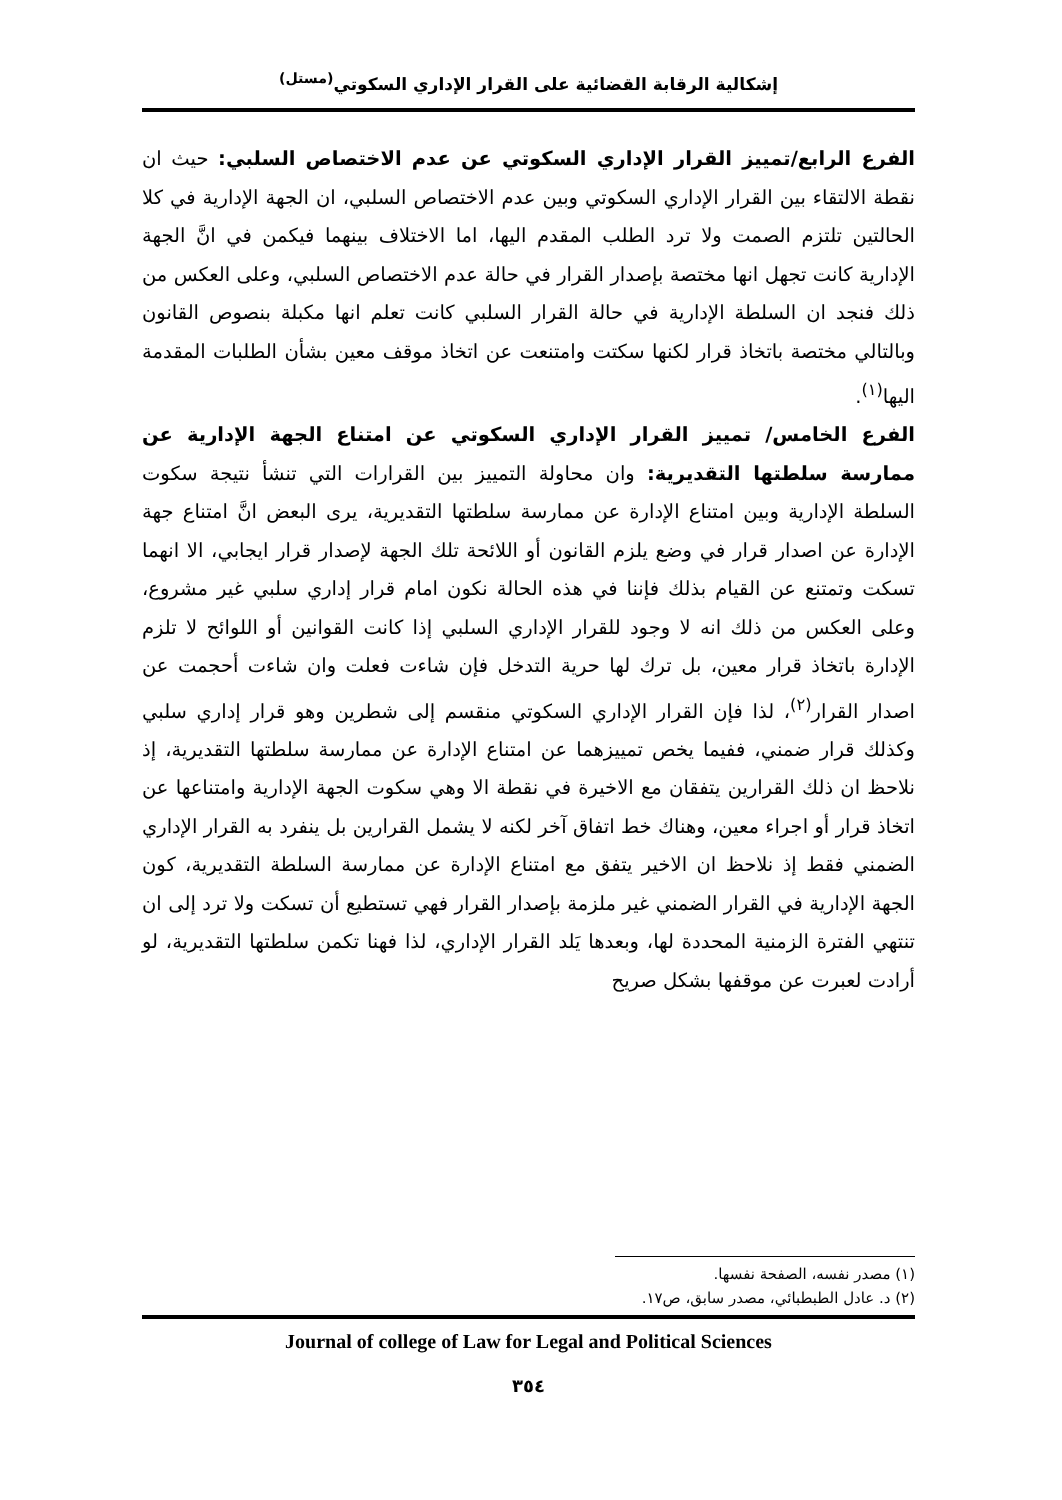إشكالية الرقابة القضائية على القرار الإداري السكوتي<sup>(مستل)</sup>
الفرع الرابع/تمييز القرار الإداري السكوتي عن عدم الاختصاص السلبي: حيث ان نقطة الالتقاء بين القرار الإداري السكوتي وبين عدم الاختصاص السلبي، ان الجهة الإدارية في كلا الحالتين تلتزم الصمت ولا ترد الطلب المقدم اليها، اما الاختلاف بينهما فيكمن في انَّ الجهة الإدارية كانت تجهل انها مختصة بإصدار القرار في حالة عدم الاختصاص السلبي، وعلى العكس من ذلك فنجد ان السلطة الإدارية في حالة القرار السلبي كانت تعلم انها مكبلة بنصوص القانون وبالتالي مختصة باتخاذ قرار لكنها سكتت وامتنعت عن اتخاذ موقف معين بشأن الطلبات المقدمة اليها<sup>(١)</sup>.
الفرع الخامس/ تمييز القرار الإداري السكوتي عن امتناع الجهة الإدارية عن ممارسة سلطتها التقديرية: وان محاولة التمييز بين القرارات التي تنشأ نتيجة سكوت السلطة الإدارية وبين امتناع الإدارة عن ممارسة سلطتها التقديرية، يرى البعض انَّ امتناع جهة الإدارة عن اصدار قرار في وضع يلزم القانون أو اللائحة تلك الجهة لإصدار قرار ايجابي، الا انهما تسكت وتمتنع عن القيام بذلك فإننا في هذه الحالة نكون امام قرار إداري سلبي غير مشروع، وعلى العكس من ذلك انه لا وجود للقرار الإداري السلبي إذا كانت القوانين أو اللوائح لا تلزم الإدارة باتخاذ قرار معين، بل ترك لها حرية التدخل فإن شاءت فعلت وان شاءت أحجمت عن اصدار القرار<sup>(٢)</sup>، لذا فإن القرار الإداري السكوتي منقسم إلى شطرين وهو قرار إداري سلبي وكذلك قرار ضمني، ففيما يخص تمييزهما عن امتناع الإدارة عن ممارسة سلطتها التقديرية، إذ نلاحظ ان ذلك القرارين يتفقان مع الاخيرة في نقطة الا وهي سكوت الجهة الإدارية وامتناعها عن اتخاذ قرار أو اجراء معين، وهناك خط اتفاق آخر لكنه لا يشمل القرارين بل ينفرد به القرار الإداري الضمني فقط إذ نلاحظ ان الاخير يتفق مع امتناع الإدارة عن ممارسة السلطة التقديرية، كون الجهة الإدارية في القرار الضمني غير ملزمة بإصدار القرار فهي تستطيع أن تسكت ولا ترد إلى ان تنتهي الفترة الزمنية المحددة لها، وبعدها يَلد القرار الإداري، لذا فهنا تكمن سلطتها التقديرية، لو أرادت لعبرت عن موقفها بشكل صريح
(١) مصدر نفسه، الصفحة نفسها.
(٢) د. عادل الطبطبائي، مصدر سابق، ص١٧.
Journal of college of Law for Legal and Political Sciences
٣٥٤